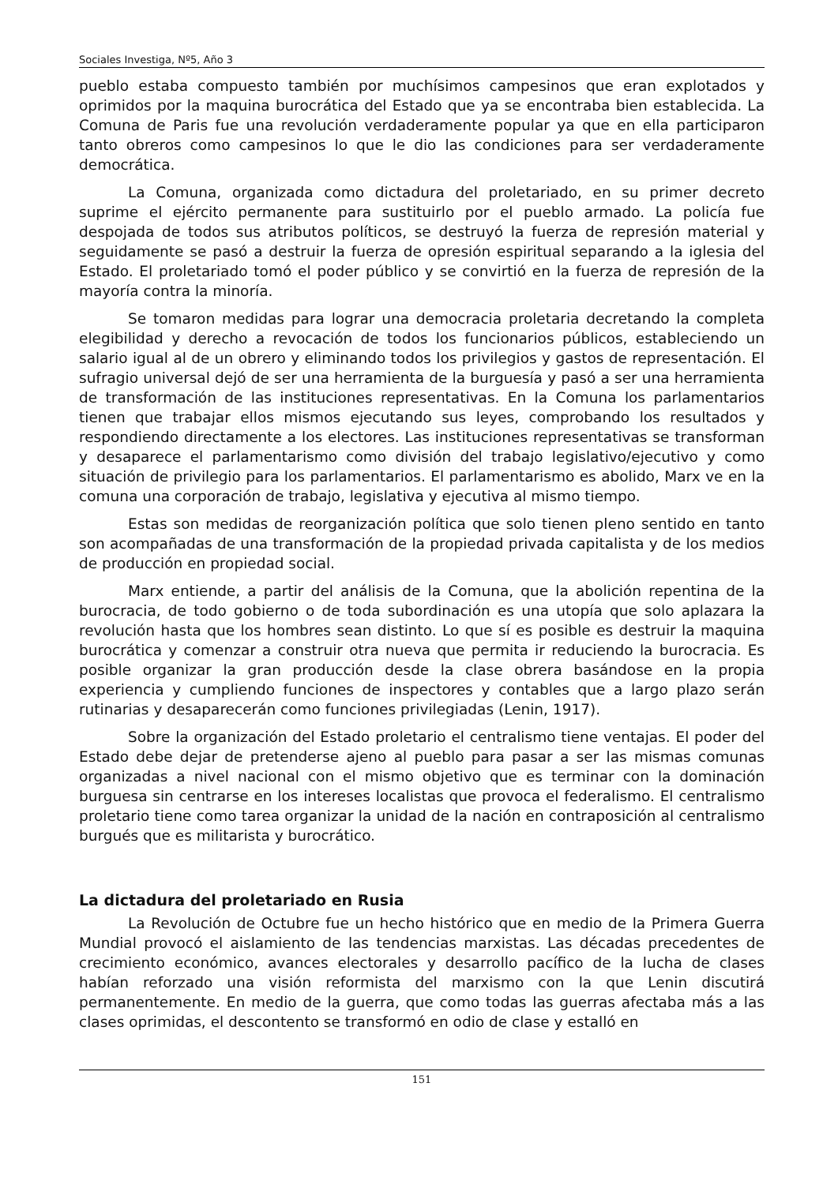Sociales Investiga, Nº5, Año 3
pueblo estaba compuesto también por muchísimos campesinos que eran explotados y oprimidos por la maquina burocrática del Estado que ya se encontraba bien establecida. La Comuna de Paris fue una revolución verdaderamente popular ya que en ella participaron tanto obreros como campesinos lo que le dio las condiciones para ser verdaderamente democrática.
La Comuna, organizada como dictadura del proletariado, en su primer decreto suprime el ejército permanente para sustituirlo por el pueblo armado. La policía fue despojada de todos sus atributos políticos, se destruyó la fuerza de represión material y seguidamente se pasó a destruir la fuerza de opresión espiritual separando a la iglesia del Estado. El proletariado tomó el poder público y se convirtió en la fuerza de represión de la mayoría contra la minoría.
Se tomaron medidas para lograr una democracia proletaria decretando la completa elegibilidad y derecho a revocación de todos los funcionarios públicos, estableciendo un salario igual al de un obrero y eliminando todos los privilegios y gastos de representación. El sufragio universal dejó de ser una herramienta de la burguesía y pasó a ser una herramienta de transformación de las instituciones representativas. En la Comuna los parlamentarios tienen que trabajar ellos mismos ejecutando sus leyes, comprobando los resultados y respondiendo directamente a los electores. Las instituciones representativas se transforman y desaparece el parlamentarismo como división del trabajo legislativo/ejecutivo y como situación de privilegio para los parlamentarios. El parlamentarismo es abolido, Marx ve en la comuna una corporación de trabajo, legislativa y ejecutiva al mismo tiempo.
Estas son medidas de reorganización política que solo tienen pleno sentido en tanto son acompañadas de una transformación de la propiedad privada capitalista y de los medios de producción en propiedad social.
Marx entiende, a partir del análisis de la Comuna, que la abolición repentina de la burocracia, de todo gobierno o de toda subordinación es una utopía que solo aplazara la revolución hasta que los hombres sean distinto. Lo que sí es posible es destruir la maquina burocrática y comenzar a construir otra nueva que permita ir reduciendo la burocracia. Es posible organizar la gran producción desde la clase obrera basándose en la propia experiencia y cumpliendo funciones de inspectores y contables que a largo plazo serán rutinarias y desaparecerán como funciones privilegiadas (Lenin, 1917).
Sobre la organización del Estado proletario el centralismo tiene ventajas. El poder del Estado debe dejar de pretenderse ajeno al pueblo para pasar a ser las mismas comunas organizadas a nivel nacional con el mismo objetivo que es terminar con la dominación burguesa sin centrarse en los intereses localistas que provoca el federalismo. El centralismo proletario tiene como tarea organizar la unidad de la nación en contraposición al centralismo burgués que es militarista y burocrático.
La dictadura del proletariado en Rusia
La Revolución de Octubre fue un hecho histórico que en medio de la Primera Guerra Mundial provocó el aislamiento de las tendencias marxistas. Las décadas precedentes de crecimiento económico, avances electorales y desarrollo pacífico de la lucha de clases habían reforzado una visión reformista del marxismo con la que Lenin discutirá permanentemente. En medio de la guerra, que como todas las guerras afectaba más a las clases oprimidas, el descontento se transformó en odio de clase y estalló en
151